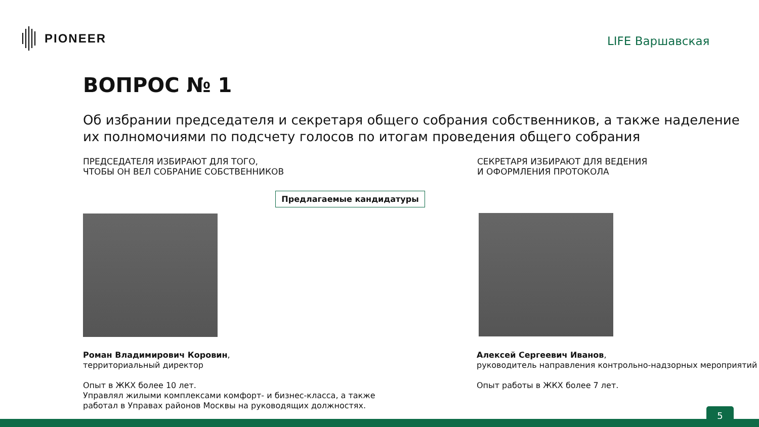PIONEER
LIFE Варшавская
ВОПРОС № 1
Об избрании председателя и секретаря общего собрания собственников, а также наделение их полномочиями по подсчету голосов по итогам проведения общего собрания
ПРЕДСЕДАТЕЛЯ ИЗБИРАЮТ ДЛЯ ТОГО,
ЧТОБЫ ОН ВЕЛ СОБРАНИЕ СОБСТВЕННИКОВ
СЕКРЕТАРЯ ИЗБИРАЮТ ДЛЯ ВЕДЕНИЯ
И ОФОРМЛЕНИЯ ПРОТОКОЛА
Предлагаемые кандидатуры
Роман Владимирович Коровин,
территориальный директор
Опыт в ЖКХ более 10 лет.
Управлял жилыми комплексами комфорт- и бизнес-класса, а также
работал в Управах районов Москвы на руководящих должностях.
Алексей Сергеевич Иванов,
руководитель направления контрольно-надзорных мероприятий
Опыт работы в ЖКХ более 7 лет.
5